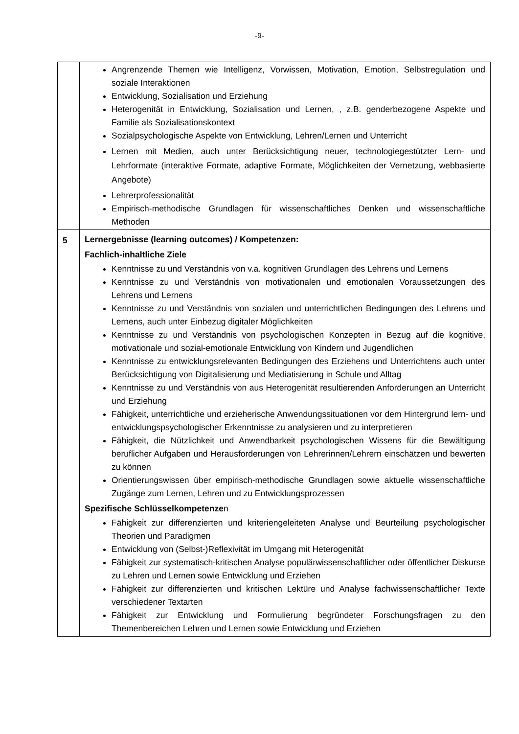-9-
| | Angrenzende Themen wie Intelligenz, Vorwissen, Motivation, Emotion, Selbstregulation und soziale Interaktionen Entwicklung, Sozialisation und Erziehung Heterogenität in Entwicklung, Sozialisation und Lernen, , z.B. genderbezogene Aspekte und Familie als Sozialisationskontext Sozialpsychologische Aspekte von Entwicklung, Lehren/Lernen und Unterricht Lernen mit Medien, auch unter Berücksichtigung neuer, technologiegestützter Lern- und Lehrformate (interaktive Formate, adaptive Formate, Möglichkeiten der Vernetzung, webbasierte Angebote) Lehrerprofessionalität Empirisch-methodische Grundlagen für wissenschaftliches Denken und wissenschaftliche Methoden |
| 5 | Lernergebnisse (learning outcomes) / Kompetenzen: Fachlich-inhaltliche Ziele Kenntnisse zu und Verständnis von v.a. kognitiven Grundlagen des Lehrens und Lernens Kenntnisse zu und Verständnis von motivationalen und emotionalen Voraussetzungen des Lehrens und Lernens Kenntnisse zu und Verständnis von sozialen und unterrichtlichen Bedingungen des Lehrens und Lernens, auch unter Einbezug digitaler Möglichkeiten Kenntnisse zu und Verständnis von psychologischen Konzepten in Bezug auf die kognitive, motivationale und sozial-emotionale Entwicklung von Kindern und Jugendlichen Kenntnisse zu entwicklungsrelevanten Bedingungen des Erziehens und Unterrichtens auch unter Berücksichtigung von Digitalisierung und Mediatisierung in Schule und Alltag Kenntnisse zu und Verständnis von aus Heterogenität resultierenden Anforderungen an Unterricht und Erziehung Fähigkeit, unterrichtliche und erzieherische Anwendungssituationen vor dem Hintergrund lern- und entwicklungspsychologischer Erkenntnisse zu analysieren und zu interpretieren Fähigkeit, die Nützlichkeit und Anwendbarkeit psychologischen Wissens für die Bewältigung beruflicher Aufgaben und Herausforderungen von Lehrerinnen/Lehrern einschätzen und bewerten zu können Orientierungswissen über empirisch-methodische Grundlagen sowie aktuelle wissenschaftliche Zugänge zum Lernen, Lehren und zu Entwicklungsprozessen Spezifische Schlüsselkompetenze n Fähigkeit zur differenzierten und kriteriengeleiteten Analyse und Beurteilung psychologischer Theorien und Paradigmen Entwicklung von (Selbst-)Reflexivität im Umgang mit Heterogenität Fähigkeit zur systematisch-kritischen Analyse populärwissenschaftlicher oder öffentlicher Diskurse zu Lehren und Lernen sowie Entwicklung und Erziehen Fähigkeit zur differenzierten und kritischen Lektüre und Analyse fachwissenschaftlicher Texte verschiedener Textarten Fähigkeit zur Entwicklung und Formulierung begründeter Forschungsfragen zu den Themenbereichen Lehren und Lernen sowie Entwicklung und Erziehen |